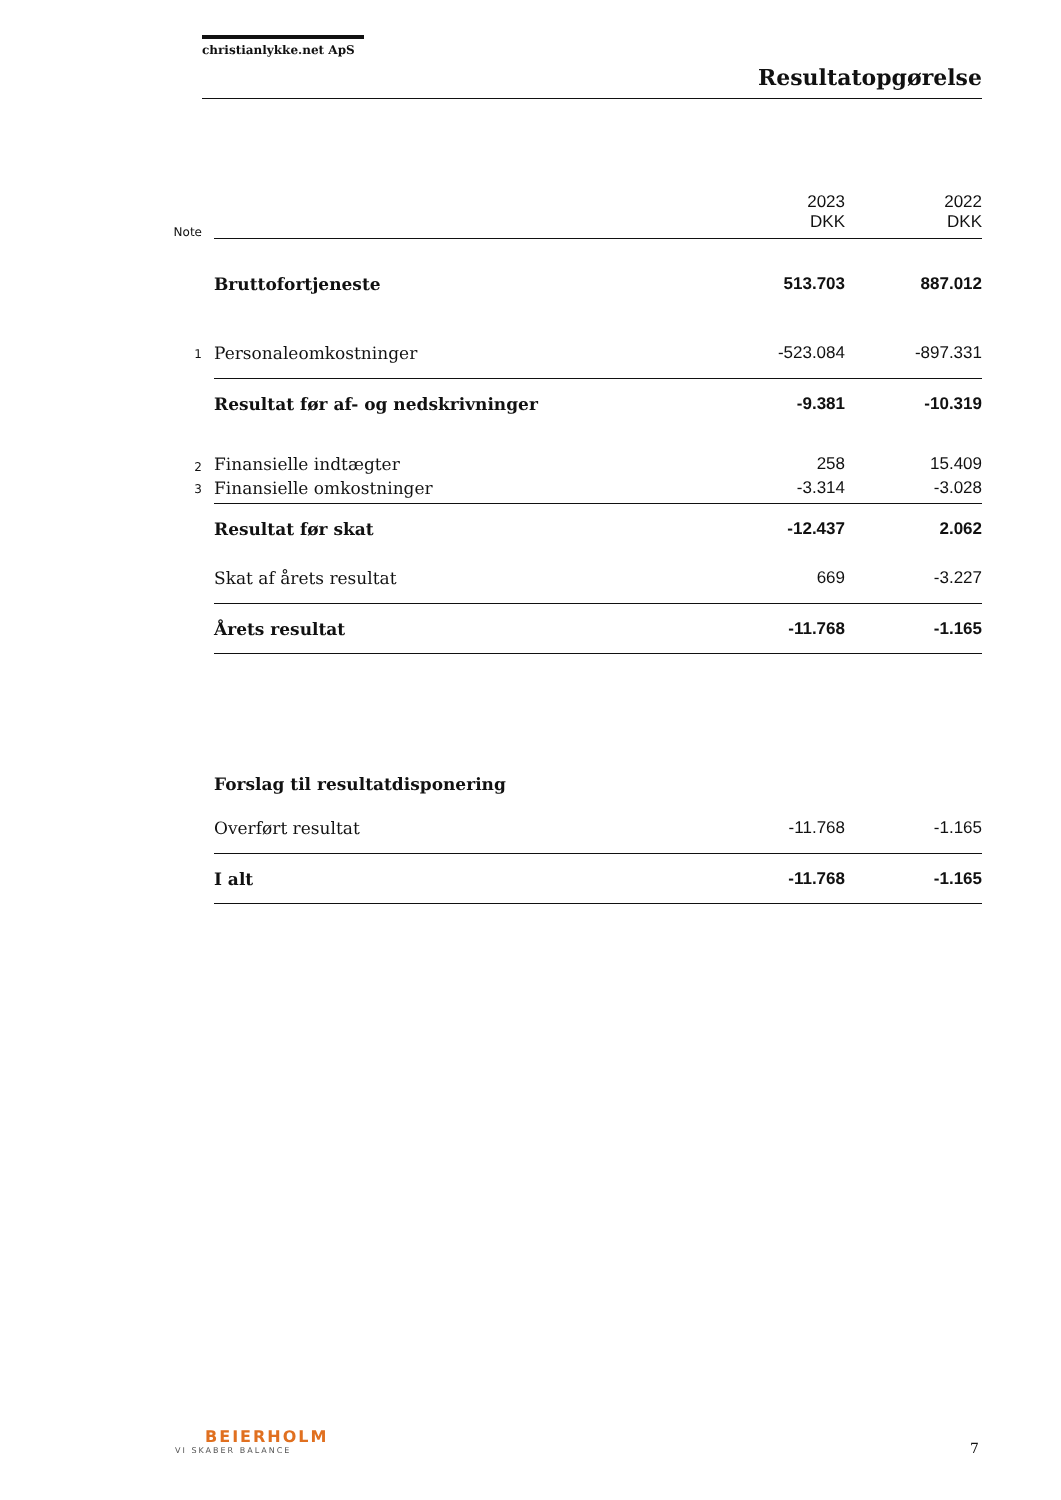christianlykke.net ApS
Resultatopgørelse
| Note | | 2023 DKK | 2022 DKK |
| | Bruttofortjeneste | 513.703 | 887.012 |
| 1 | Personaleomkostninger | -523.084 | -897.331 |
| | Resultat før af- og nedskrivninger | -9.381 | -10.319 |
| 2 | Finansielle indtægter | 258 | 15.409 |
| 3 | Finansielle omkostninger | -3.314 | -3.028 |
| | Resultat før skat | -12.437 | 2.062 |
| | Skat af årets resultat | 669 | -3.227 |
| | Årets resultat | -11.768 | -1.165 |
| | Forslag til resultatdisponering | | |
| | Overført resultat | -11.768 | -1.165 |
| | I alt | -11.768 | -1.165 |
BEIERHOLM
VI SKABER BALANCE
7